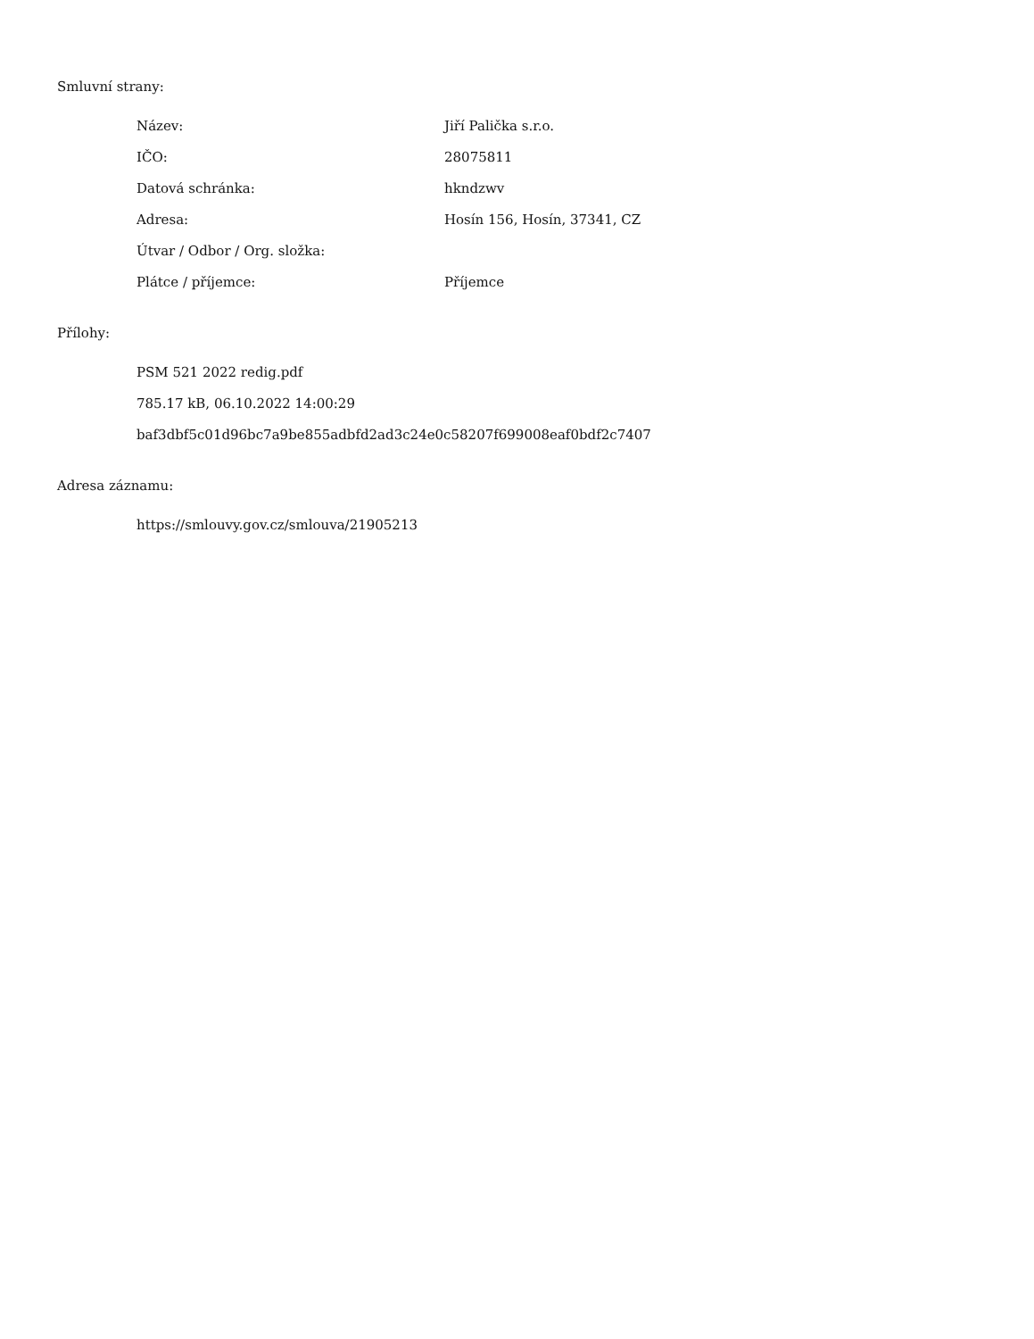Smluvní strany:
| Název: | Jiří Palička s.r.o. |
| IČO: | 28075811 |
| Datová schránka: | hkndzwv |
| Adresa: | Hosín 156, Hosín, 37341, CZ |
| Útvar / Odbor / Org. složka: | |
| Plátce / příjemce: | Příjemce |
Přílohy:
PSM 521 2022 redig.pdf
785.17 kB, 06.10.2022 14:00:29
baf3dbf5c01d96bc7a9be855adbfd2ad3c24e0c58207f699008eaf0bdf2c7407
Adresa záznamu:
https://smlouvy.gov.cz/smlouva/21905213